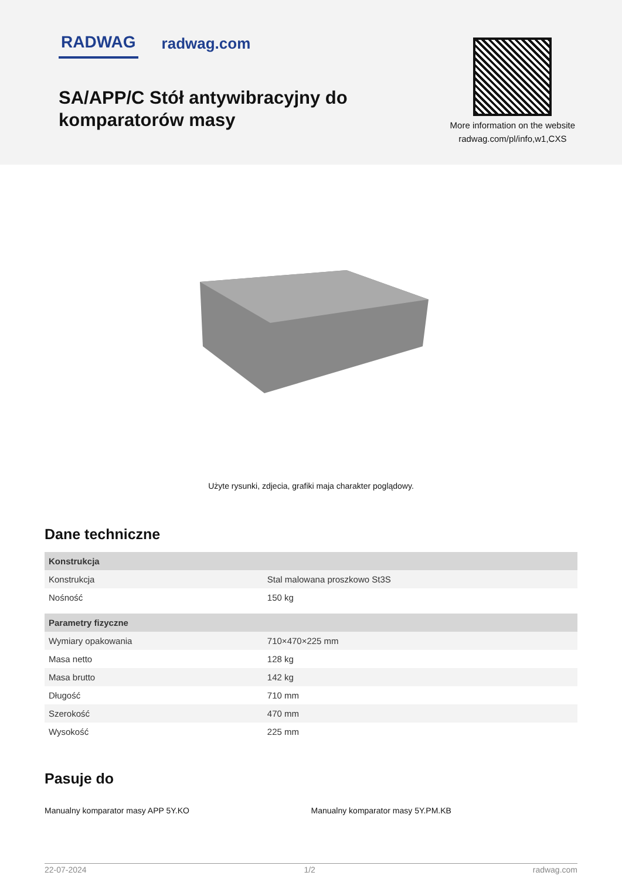RADWAG radwag.com
SA/APP/C Stół antywibracyjny do
komparatorów masy
More information on the website
radwag.com/pl/info,w1,CXS
Użyte rysunki, zdjecia, grafiki maja charakter poglądowy.
Dane techniczne
| Konstrukcja | |
| --- | --- |
| Konstrukcja | Stal malowana proszkowo St3S |
| Nośność | 150 kg |
| Parametry fizyczne | |
| Wymiary opakowania | 710×470×225 mm |
| Masa netto | 128 kg |
| Masa brutto | 142 kg |
| Długość | 710 mm |
| Szerokość | 470 mm |
| Wysokość | 225 mm |
Pasuje do
Manualny komparator masy APP 5Y.KO
Manualny komparator masy 5Y.PM.KB
22-07-2024 1/2 radwag.com